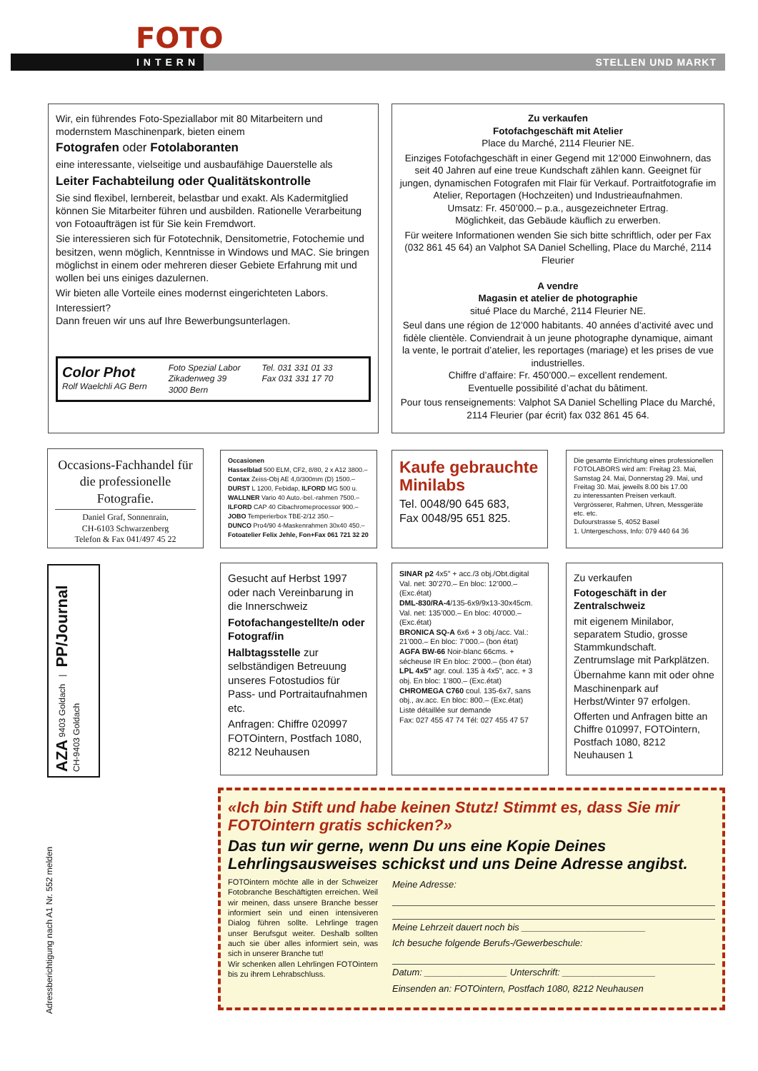FOTO
INTERN STELLEN UND MARKT
Wir, ein führendes Foto-Speziallabor mit 80 Mitarbeitern und modernstem Maschinenpark, bieten einem
Fotografen oder Fotolaboranten
eine interessante, vielseitige und ausbaufähige Dauerstelle als
Leiter Fachabteilung oder Qualitätskontrolle
Sie sind flexibel, lernbereit, belastbar und exakt. Als Kadermitglied können Sie Mitarbeiter führen und ausbilden. Rationelle Verarbeitung von Fotoaufträgen ist für Sie kein Fremdwort.
Sie interessieren sich für Fototechnik, Densitometrie, Fotochemie und besitzen, wenn möglich, Kenntnisse in Windows und MAC. Sie bringen möglichst in einem oder mehreren dieser Gebiete Erfahrung mit und wollen bei uns einiges dazulernen.
Wir bieten alle Vorteile eines modernst eingerichteten Labors.
Interessiert?
Dann freuen wir uns auf Ihre Bewerbungsunterlagen.
Color Phot
Rolf Waelchli AG Bern
Foto Spezial Labor
Zikadenweg 39
3000 Bern
Tel. 031 331 01 33
Fax 031 331 17 70
Zu verkaufen
Fotofachgeschäft mit Atelier
Place du Marché, 2114 Fleurier NE.
Einziges Fotofachgeschäft in einer Gegend mit 12’000 Einwohnern, das seit 40 Jahren auf eine treue Kundschaft zählen kann. Geeignet für jungen, dynamischen Fotografen mit Flair für Verkauf. Portraitfotografie im Atelier, Reportagen (Hochzeiten) und Industrieaufnahmen.
Umsatz: Fr. 450’000.– p.a., ausgezeichneter Ertrag.
Möglichkeit, das Gebäude käuflich zu erwerben.
Für weitere Informationen wenden Sie sich bitte schriftlich, oder per Fax (032 861 45 64) an Valphot SA Daniel Schelling, Place du Marché, 2114 Fleurier
A vendre
Magasin et atelier de photographie
situé Place du Marché, 2114 Fleurier NE.
Seul dans une région de 12’000 habitants. 40 années d’activité avec und fidèle clientèle. Conviendrait à un jeune photographe dynamique, aimant la vente, le portrait d’atelier, les reportages (mariage) et les prises de vue industrielles.
Chiffre d’affaire: Fr. 450’000.– excellent rendement.
Eventuelle possibilité d’achat du bâtiment.
Pour tous renseignements: Valphot SA Daniel Schelling Place du Marché, 2114 Fleurier (par écrit) fax 032 861 45 64.
Occasions-Fachhandel für die professionelle Fotografie.
Daniel Graf, Sonnenrain,
CH-6103 Schwarzenberg
Telefon & Fax 041/497 45 22
Occasionen
Hasselblad 500 ELM, CF2, 8/80, 2 x A12 3800.–
Contax Zeiss-Obj AE 4,0/300mm (D) 1500.–
DURST L 1200, Febidap, ILFORD MG 500 u.
WALLNER Vario 40 Auto.-bel.-rahmen 7500.–
ILFORD CAP 40 Cibachromeprocessor 900.–
JOBO Temperierbox TBE-2/12 350.–
DUNCO Pro4/90 4-Maskenrahmen 30x40 450.–
Fotoatelier Felix Jehle, Fon+Fax 061 721 32 20
Kaufe gebrauchte Minilabs
Tel. 0048/90 645 683,
Fax 0048/95 651 825.
Die gesamte Einrichtung eines professionellen FOTOLABORS wird am: Freitag 23. Mai, Samstag 24. Mai, Donnerstag 29. Mai, und Freitag 30. Mai, jeweils 8.00 bis 17.00
zu interessanten Preisen verkauft. Vergrösserer, Rahmen, Uhren, Messgeräte etc. etc.
Dufourstrasse 5, 4052 Basel
1. Untergeschoss, Info: 079 440 64 36
AZA 9403 Goldach | PP/Journal CH-9403 Goldach
Gesucht auf Herbst 1997 oder nach Vereinbarung in die Innerschweiz
Fotofachangestellte/n oder Fotograf/in
Halbtagsstelle zur selbständigen Betreuung unseres Fotostudios für Pass- und Portraitaufnahmen etc.
Anfragen: Chiffre 020997 FOTOintern, Postfach 1080, 8212 Neuhausen
SINAR p2 4x5" + acc./3 obj./Obt.digital Val. net: 30’270.– En bloc: 12’000.– (Exc.état)
DML-830/RA-4/135-6x9/9x13-30x45cm. Val. net: 135’000.– En bloc: 40’000.– (Exc.état)
BRONICA SQ-A 6x6 + 3 obj./acc. Val.: 21’000.– En bloc: 7’000.– (bon état)
AGFA BW-66 Noir-blanc 66cms. + sécheuse IR En bloc: 2’000.– (bon état)
LPL 4x5" agr. coul. 135 à 4x5", acc. + 3 obj. En bloc: 1’800.– (Exc.état)
CHROMEGA C760 coul. 135-6x7, sans obj., av.acc. En bloc: 800.– (Exc.état)
Liste détaillée sur demande
Fax: 027 455 47 74 Tél: 027 455 47 57
Zu verkaufen
Fotogeschäft in der Zentralschweiz
mit eigenem Minilabor, separatem Studio, grosse Stammkundschaft. Zentrumslage mit Parkplätzen.
Übernahme kann mit oder ohne Maschinenpark auf Herbst/Winter 97 erfolgen.
Offerten und Anfragen bitte an Chiffre 010997, FOTOintern, Postfach 1080, 8212 Neuhausen 1
Adressberichtigung nach A1 Nr. 552 melden
«Ich bin Stift und habe keinen Stutz! Stimmt es, dass Sie mir FOTOintern gratis schicken?»
Das tun wir gerne, wenn Du uns eine Kopie Deines Lehrlingsausweises schickst und uns Deine Adresse angibst.
FOTOintern möchte alle in der Schweizer Fotobranche Beschäftigten erreichen. Weil wir meinen, dass unsere Branche besser informiert sein und einen intensiveren Dialog führen sollte. Lehrlinge tragen unser Berufsgut weiter. Deshalb sollten auch sie über alles informiert sein, was sich in unserer Branche tut!
Wir schenken allen Lehrlingen FOTOintern bis zu ihrem Lehrabschluss.
Meine Adresse:
Meine Lehrzeit dauert noch bis ________________________
Ich besuche folgende Berufs-/Gewerbeschule:
Datum: ________________ Unterschrift: __________________
Einsenden an: FOTOintern, Postfach 1080, 8212 Neuhausen